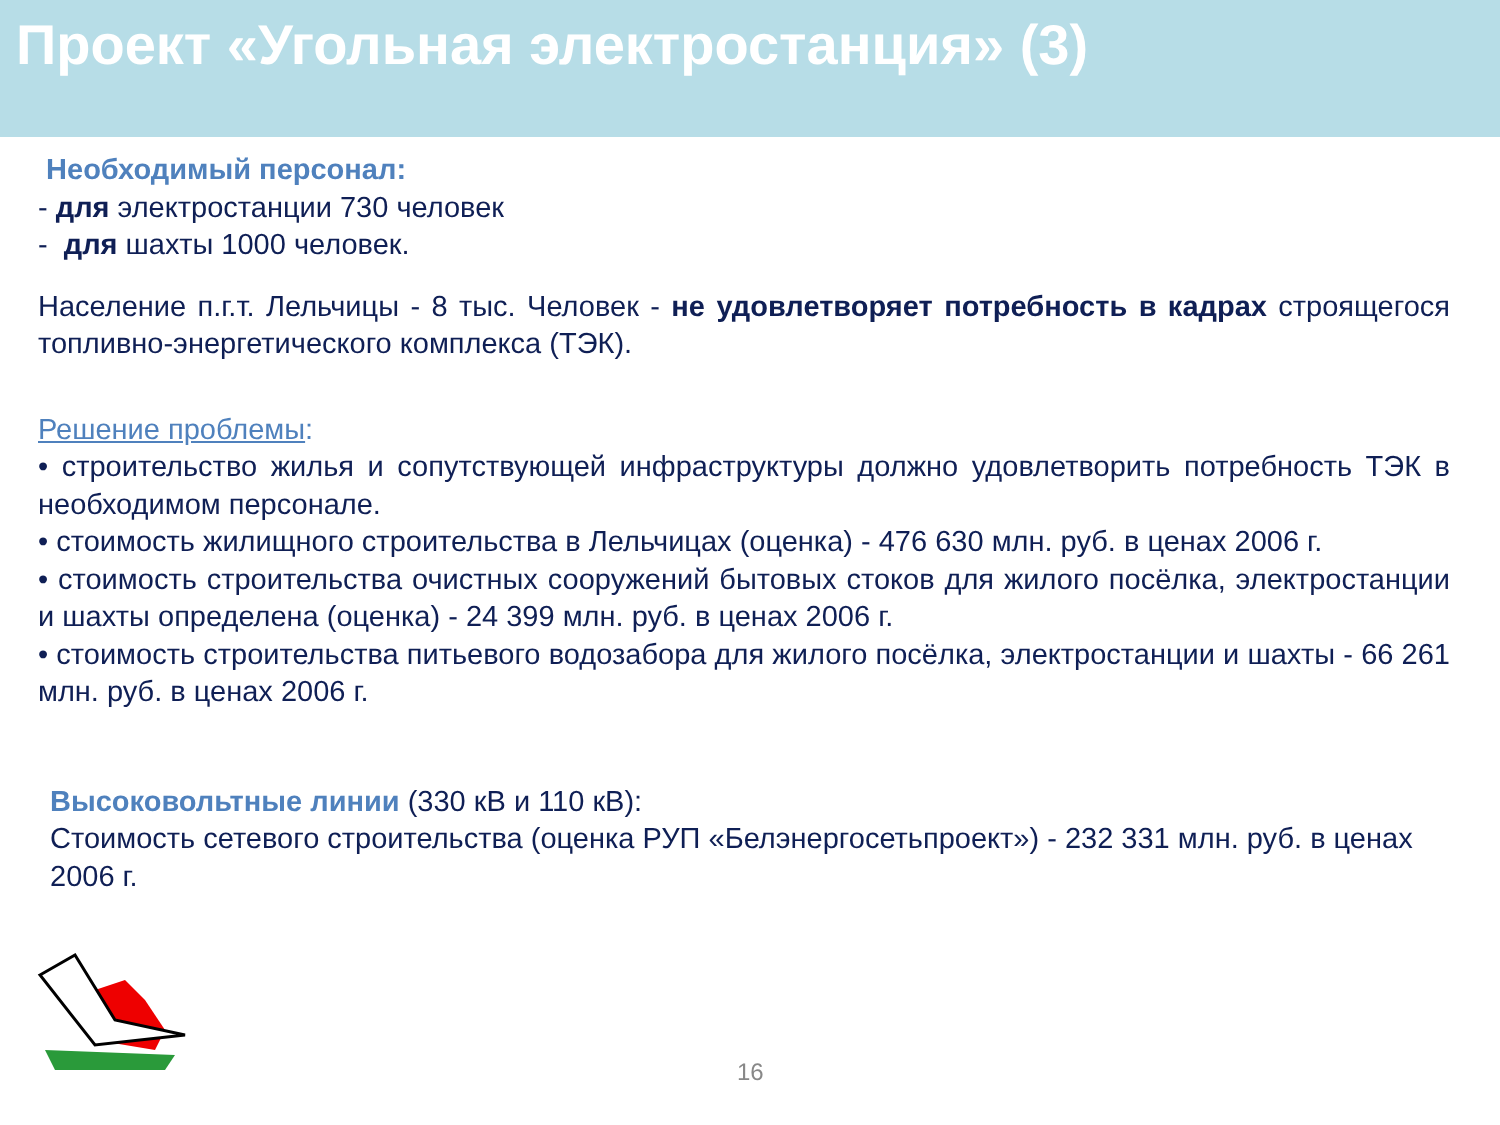Проект «Угольная электростанция» (3)
Необходимый персонал:
- для электростанции 730 человек
- для шахты 1000 человек.
Население п.г.т. Лельчицы - 8 тыс. Человек - не удовлетворяет потребность в кадрах строящегося топливно-энергетического комплекса (ТЭК).
Решение проблемы:
• строительство жилья и сопутствующей инфраструктуры должно удовлетворить потребность ТЭК в необходимом персонале.
• стоимость жилищного строительства в Лельчицах (оценка) - 476 630 млн. руб. в ценах 2006 г.
• стоимость строительства очистных сооружений бытовых стоков для жилого посёлка, электростанции и шахты определена (оценка) - 24 399 млн. руб. в ценах 2006 г.
• стоимость строительства питьевого водозабора для жилого посёлка, электростанции и шахты - 66 261 млн. руб. в ценах 2006 г.
Высоковольтные линии (330 кВ и 110 кВ):
Стоимость сетевого строительства (оценка РУП «Белэнергосетьпроект») - 232 331 млн. руб. в ценах 2006 г.
16